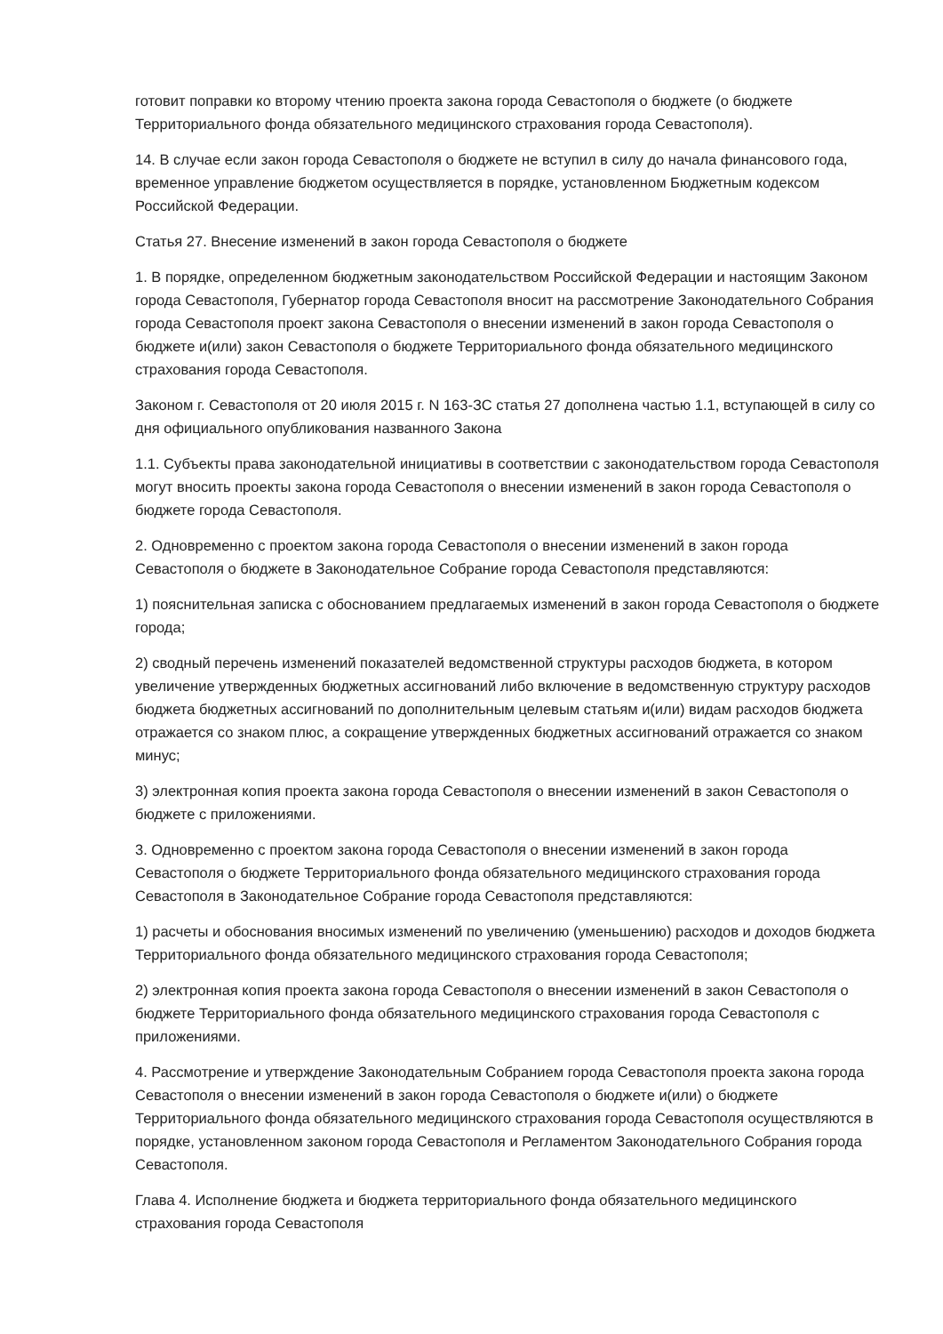готовит поправки ко второму чтению проекта закона города Севастополя о бюджете (о бюджете Территориального фонда обязательного медицинского страхования города Севастополя).
14. В случае если закон города Севастополя о бюджете не вступил в силу до начала финансового года, временное управление бюджетом осуществляется в порядке, установленном Бюджетным кодексом Российской Федерации.
Статья 27. Внесение изменений в закон города Севастополя о бюджете
1. В порядке, определенном бюджетным законодательством Российской Федерации и настоящим Законом города Севастополя, Губернатор города Севастополя вносит на рассмотрение Законодательного Собрания города Севастополя проект закона Севастополя о внесении изменений в закон города Севастополя о бюджете и(или) закон Севастополя о бюджете Территориального фонда обязательного медицинского страхования города Севастополя.
Законом г. Севастополя от 20 июля 2015 г. N 163-ЗС статья 27 дополнена частью 1.1, вступающей в силу со дня официального опубликования названного Закона
1.1. Субъекты права законодательной инициативы в соответствии с законодательством города Севастополя могут вносить проекты закона города Севастополя о внесении изменений в закон города Севастополя о бюджете города Севастополя.
2. Одновременно с проектом закона города Севастополя о внесении изменений в закон города Севастополя о бюджете в Законодательное Собрание города Севастополя представляются:
1) пояснительная записка с обоснованием предлагаемых изменений в закон города Севастополя о бюджете города;
2) сводный перечень изменений показателей ведомственной структуры расходов бюджета, в котором увеличение утвержденных бюджетных ассигнований либо включение в ведомственную структуру расходов бюджета бюджетных ассигнований по дополнительным целевым статьям и(или) видам расходов бюджета отражается со знаком плюс, а сокращение утвержденных бюджетных ассигнований отражается со знаком минус;
3) электронная копия проекта закона города Севастополя о внесении изменений в закон Севастополя о бюджете с приложениями.
3. Одновременно с проектом закона города Севастополя о внесении изменений в закон города Севастополя о бюджете Территориального фонда обязательного медицинского страхования города Севастополя в Законодательное Собрание города Севастополя представляются:
1) расчеты и обоснования вносимых изменений по увеличению (уменьшению) расходов и доходов бюджета Территориального фонда обязательного медицинского страхования города Севастополя;
2) электронная копия проекта закона города Севастополя о внесении изменений в закон Севастополя о бюджете Территориального фонда обязательного медицинского страхования города Севастополя с приложениями.
4. Рассмотрение и утверждение Законодательным Собранием города Севастополя проекта закона города Севастополя о внесении изменений в закон города Севастополя о бюджете и(или) о бюджете Территориального фонда обязательного медицинского страхования города Севастополя осуществляются в порядке, установленном законом города Севастополя и Регламентом Законодательного Собрания города Севастополя.
Глава 4. Исполнение бюджета и бюджета территориального фонда обязательного медицинского страхования города Севастополя